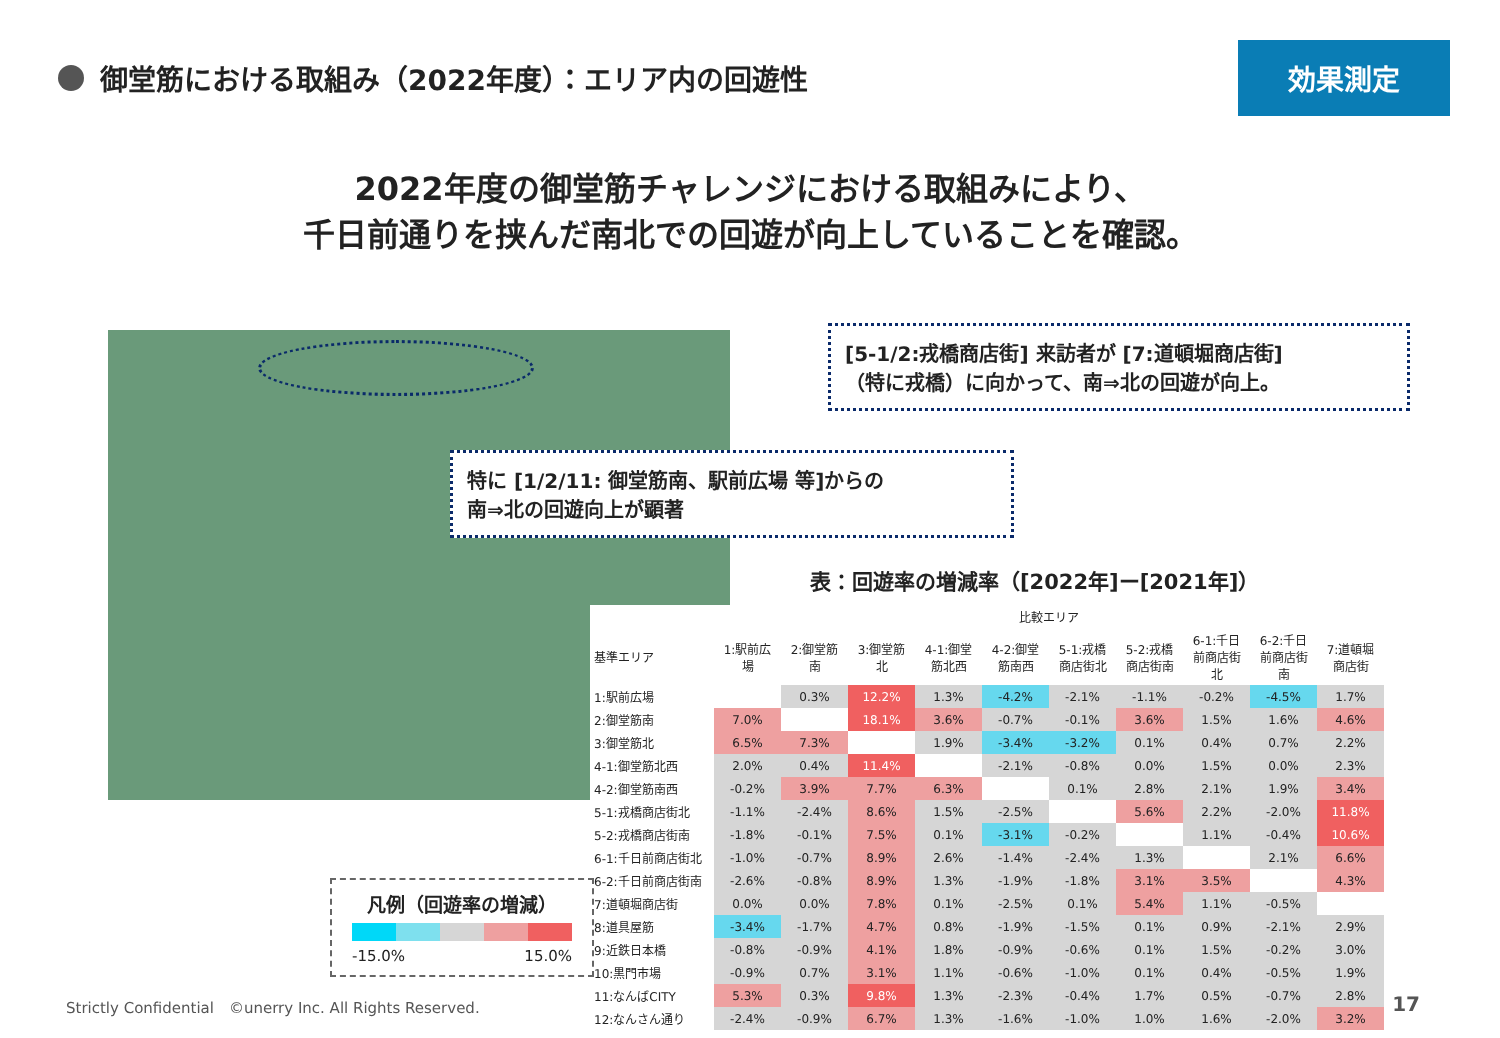御堂筋における取組み（2022年度）：エリア内の回遊性
効果測定
2022年度の御堂筋チャレンジにおける取組みにより、
千日前通りを挟んだ南北での回遊が向上していることを確認。
[5-1/2:戎橋商店街] 来訪者が [7:道頓堀商店街]
（特に戎橋）に向かって、南⇒北の回遊が向上。
特に [1/2/11: 御堂筋南、駅前広場 等]からの
南⇒北の回遊向上が顕著
表：回遊率の増減率（[2022年]ー[2021年]）
| | 比較エリア | | | | | | | | | |
| --- | --- | --- | --- | --- | --- | --- | --- | --- | --- | --- |
| 基準エリア | 1:駅前広場 | 2:御堂筋南 | 3:御堂筋北 | 4-1:御堂筋北西 | 4-2:御堂筋南西 | 5-1:戎橋商店街北 | 5-2:戎橋商店街南 | 6-1:千日前商店街北 | 6-2:千日前商店街南 | 7:道頓堀商店街 |
| 1:駅前広場 | | 0.3% | 12.2% | 1.3% | -4.2% | -2.1% | -1.1% | -0.2% | -4.5% | 1.7% |
| 2:御堂筋南 | 7.0% | | 18.1% | 3.6% | -0.7% | -0.1% | 3.6% | 1.5% | 1.6% | 4.6% |
| 3:御堂筋北 | 6.5% | 7.3% | | 1.9% | -3.4% | -3.2% | 0.1% | 0.4% | 0.7% | 2.2% |
| 4-1:御堂筋北西 | 2.0% | 0.4% | 11.4% | | -2.1% | -0.8% | 0.0% | 1.5% | 0.0% | 2.3% |
| 4-2:御堂筋南西 | -0.2% | 3.9% | 7.7% | 6.3% | | 0.1% | 2.8% | 2.1% | 1.9% | 3.4% |
| 5-1:戎橋商店街北 | -1.1% | -2.4% | 8.6% | 1.5% | -2.5% | | 5.6% | 2.2% | -2.0% | 11.8% |
| 5-2:戎橋商店街南 | -1.8% | -0.1% | 7.5% | 0.1% | -3.1% | -0.2% | | 1.1% | -0.4% | 10.6% |
| 6-1:千日前商店街北 | -1.0% | -0.7% | 8.9% | 2.6% | -1.4% | -2.4% | 1.3% | | 2.1% | 6.6% |
| 6-2:千日前商店街南 | -2.6% | -0.8% | 8.9% | 1.3% | -1.9% | -1.8% | 3.1% | 3.5% | | 4.3% |
| 7:道頓堀商店街 | 0.0% | 0.0% | 7.8% | 0.1% | -2.5% | 0.1% | 5.4% | 1.1% | -0.5% | |
| 8:道具屋筋 | -3.4% | -1.7% | 4.7% | 0.8% | -1.9% | -1.5% | 0.1% | 0.9% | -2.1% | 2.9% |
| 9:近鉄日本橋 | -0.8% | -0.9% | 4.1% | 1.8% | -0.9% | -0.6% | 0.1% | 1.5% | -0.2% | 3.0% |
| 10:黒門市場 | -0.9% | 0.7% | 3.1% | 1.1% | -0.6% | -1.0% | 0.1% | 0.4% | -0.5% | 1.9% |
| 11:なんばCITY | 5.3% | 0.3% | 9.8% | 1.3% | -2.3% | -0.4% | 1.7% | 0.5% | -0.7% | 2.8% |
| 12:なんさん通り | -2.4% | -0.9% | 6.7% | 1.3% | -1.6% | -1.0% | 1.0% | 1.6% | -2.0% | 3.2% |
凡例（回遊率の増減）
-15.0% 15.0%
Strictly Confidential　©unerry Inc. All Rights Reserved.
17